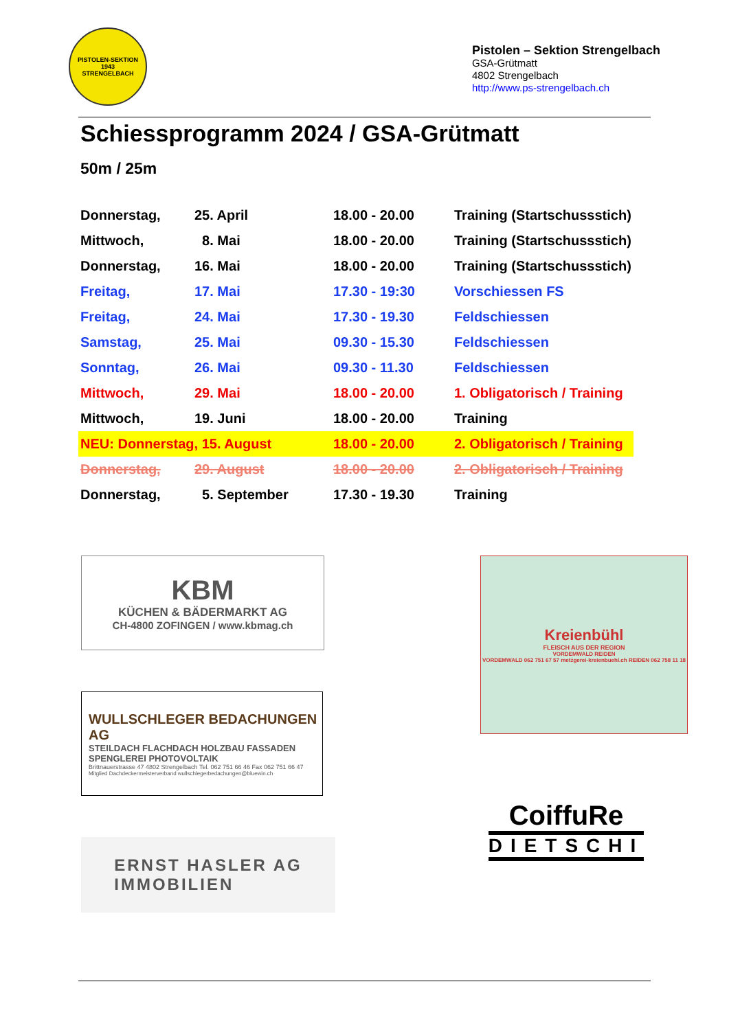PISTOLEN-SEKTION
1943
STRENGELBACH
Pistolen – Sektion Strengelbach
GSA-Grütmatt
4802 Strengelbach
http://www.ps-strengelbach.ch
Schiessprogramm 2024 / GSA-Grütmatt
50m / 25m
| Donnerstag, | 25. April | 18.00 - 20.00 | Training (Startschussstich) |
| Mittwoch, | 8. Mai | 18.00 - 20.00 | Training (Startschussstich) |
| Donnerstag, | 16. Mai | 18.00 - 20.00 | Training (Startschussstich) |
| Freitag, | 17. Mai | 17.30 - 19:30 | Vorschiessen FS |
| Freitag, | 24. Mai | 17.30 - 19.30 | Feldschiessen |
| Samstag, | 25. Mai | 09.30 - 15.30 | Feldschiessen |
| Sonntag, | 26. Mai | 09.30 - 11.30 | Feldschiessen |
| Mittwoch, | 29. Mai | 18.00 - 20.00 | 1. Obligatorisch / Training |
| Mittwoch, | 19. Juni | 18.00 - 20.00 | Training |
| NEU: Donnerstag, 15. August | | 18.00 - 20.00 | 2. Obligatorisch / Training |
| Donnerstag, | 29. August | 18.00 - 20.00 | 2. Obligatorisch / Training |
| Donnerstag, | 5. September | 17.30 - 19.30 | Training |
KBM
KÜCHEN & BÄDERMARKT AG
CH-4800 ZOFINGEN / www.kbmag.ch
WULLSCHLEGER BEDACHUNGEN AG
STEILDACH FLACHDACH HOLZBAU FASSADEN SPENGLEREI PHOTOVOLTAIK
Brittnauerstrasse 47 4802 Strengelbach Tel. 062 751 66 46 Fax 062 751 66 47
Mitglied Dachdeckermeisterverband wullschlegerbedachungen@bluewin.ch
ERNST HASLER AG
IMMOBILIEN
Kreienbühl
FLEISCH AUS DER REGION
VORDEMWALD REIDEN
VORDEMWALD 062 751 67 57 metzgerei-kreienbuehl.ch REIDEN 062 758 11 18
CoiffuRe
DIETSCHI